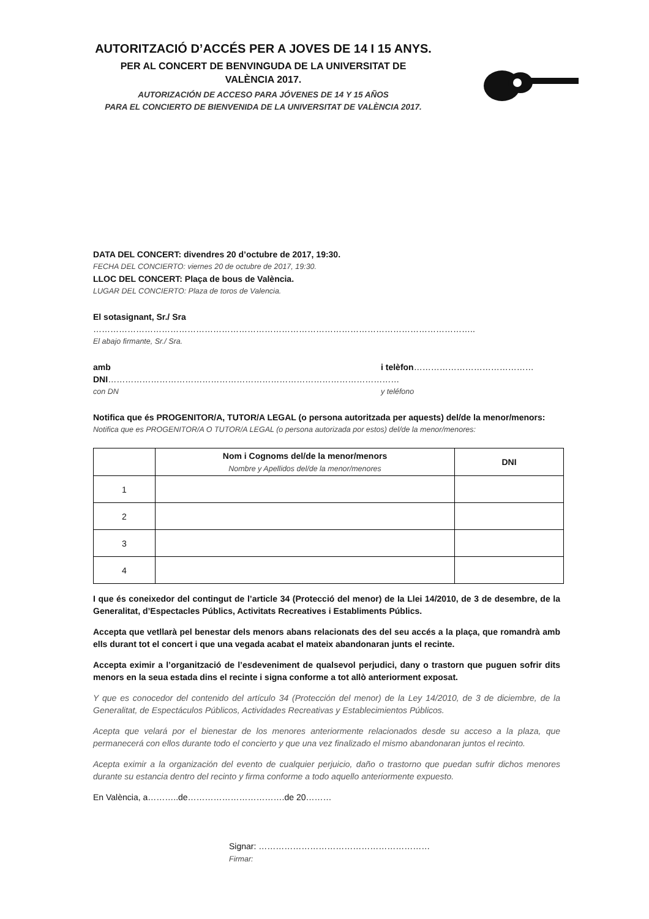AUTORITZACIÓ D’ACCÉS PER A JOVES DE 14 I 15 ANYS.
PER AL CONCERT DE BENVINGUDA DE LA UNIVERSITAT DE
VALÈNCIA 2017.
AUTORIZACIÓN DE ACCESO PARA JÓVENES DE 14 Y 15 AÑOS
PARA EL CONCIERTO DE BIENVENIDA DE LA UNIVERSITAT DE VALÈNCIA 2017.
DATA DEL CONCERT: divendres 20 d’octubre de 2017, 19:30.
FECHA DEL CONCIERTO: viernes 20 de octubre de 2017, 19:30.
LLOC DEL CONCERT: Plaça de bous de València.
LUGAR DEL CONCIERTO: Plaza de toros de Valencia.
El sotasignant, Sr./ Sra ……………………………………………………………………………………………………………………..
El abajo firmante, Sr./ Sra.
amb DNI………………………………………………………………………………………… i telèfon……………………………………
con DN y teléfono
Notifica que és PROGENITOR/A, TUTOR/A LEGAL (o persona autoritzada per aquests) del/de la menor/menors:
Notifica que es PROGENITOR/A O TUTOR/A LEGAL (o persona autorizada por estos) del/de la menor/menores:
| | Nom i Cognoms del/de la menor/menors Nombre y Apellidos del/de la menor/menores | DNI |
| --- | --- | --- |
| 1 | | |
| 2 | | |
| 3 | | |
| 4 | | |
I que és coneixedor del contingut de l’article 34 (Protecció del menor) de la Llei 14/2010, de 3 de desembre, de la Generalitat, d’Espectacles Públics, Activitats Recreatives i Establiments Públics.
Accepta que vetllarà pel benestar dels menors abans relacionats des del seu accés a la plaça, que romandrà amb ells durant tot el concert i que una vegada acabat el mateix abandonaran junts el recinte.
Accepta eximir a l’organització de l’esdeveniment de qualsevol perjudici, dany o trastorn que puguen sofrir dits menors en la seua estada dins el recinte i signa conforme a tot allò anteriorment exposat.
Y que es conocedor del contenido del artículo 34 (Protección del menor) de la Ley 14/2010, de 3 de diciembre, de la Generalitat, de Espectáculos Públicos, Actividades Recreativas y Establecimientos Públicos.
Acepta que velará por el bienestar de los menores anteriormente relacionados desde su acceso a la plaza, que permanecerá con ellos durante todo el concierto y que una vez finalizado el mismo abandonaran juntos el recinto.
Acepta eximir a la organización del evento de cualquier perjuicio, daño o trastorno que puedan sufrir dichos menores durante su estancia dentro del recinto y firma conforme a todo aquello anteriormente expuesto.
En València, a………..de…………………………….de 20………
Signar: ……………………………………………………
Firmar: